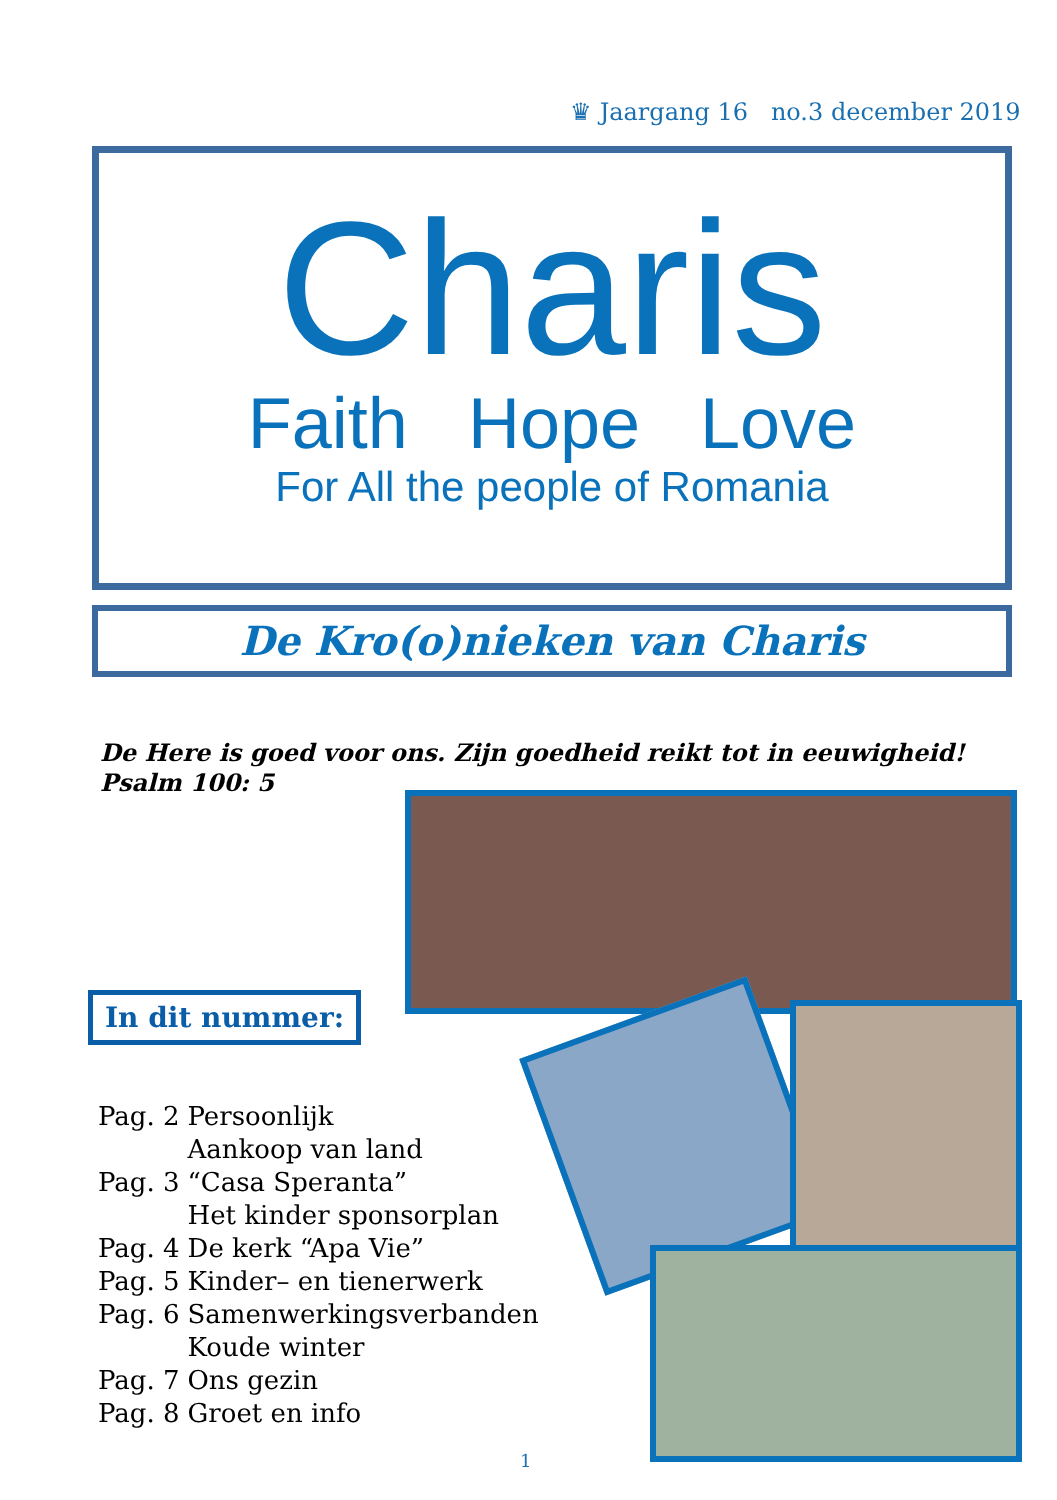♛ Jaargang 16 no.3 december 2019
Charis
Faith Hope Love
For All the people of Romania
De Kro(o)nieken van Charis
De Here is goed voor ons. Zijn goedheid reikt tot in eeuwigheid!
Psalm 100: 5
In dit nummer:
| Pag. 2 | Persoonlijk |
| | Aankoop van land |
| Pag. 3 | “Casa Speranta” |
| | Het kinder sponsorplan |
| Pag. 4 | De kerk “Apa Vie” |
| Pag. 5 | Kinder– en tienerwerk |
| Pag. 6 | Samenwerkingsverbanden |
| | Koude winter |
| Pag. 7 | Ons gezin |
| Pag. 8 | Groet en info |
1